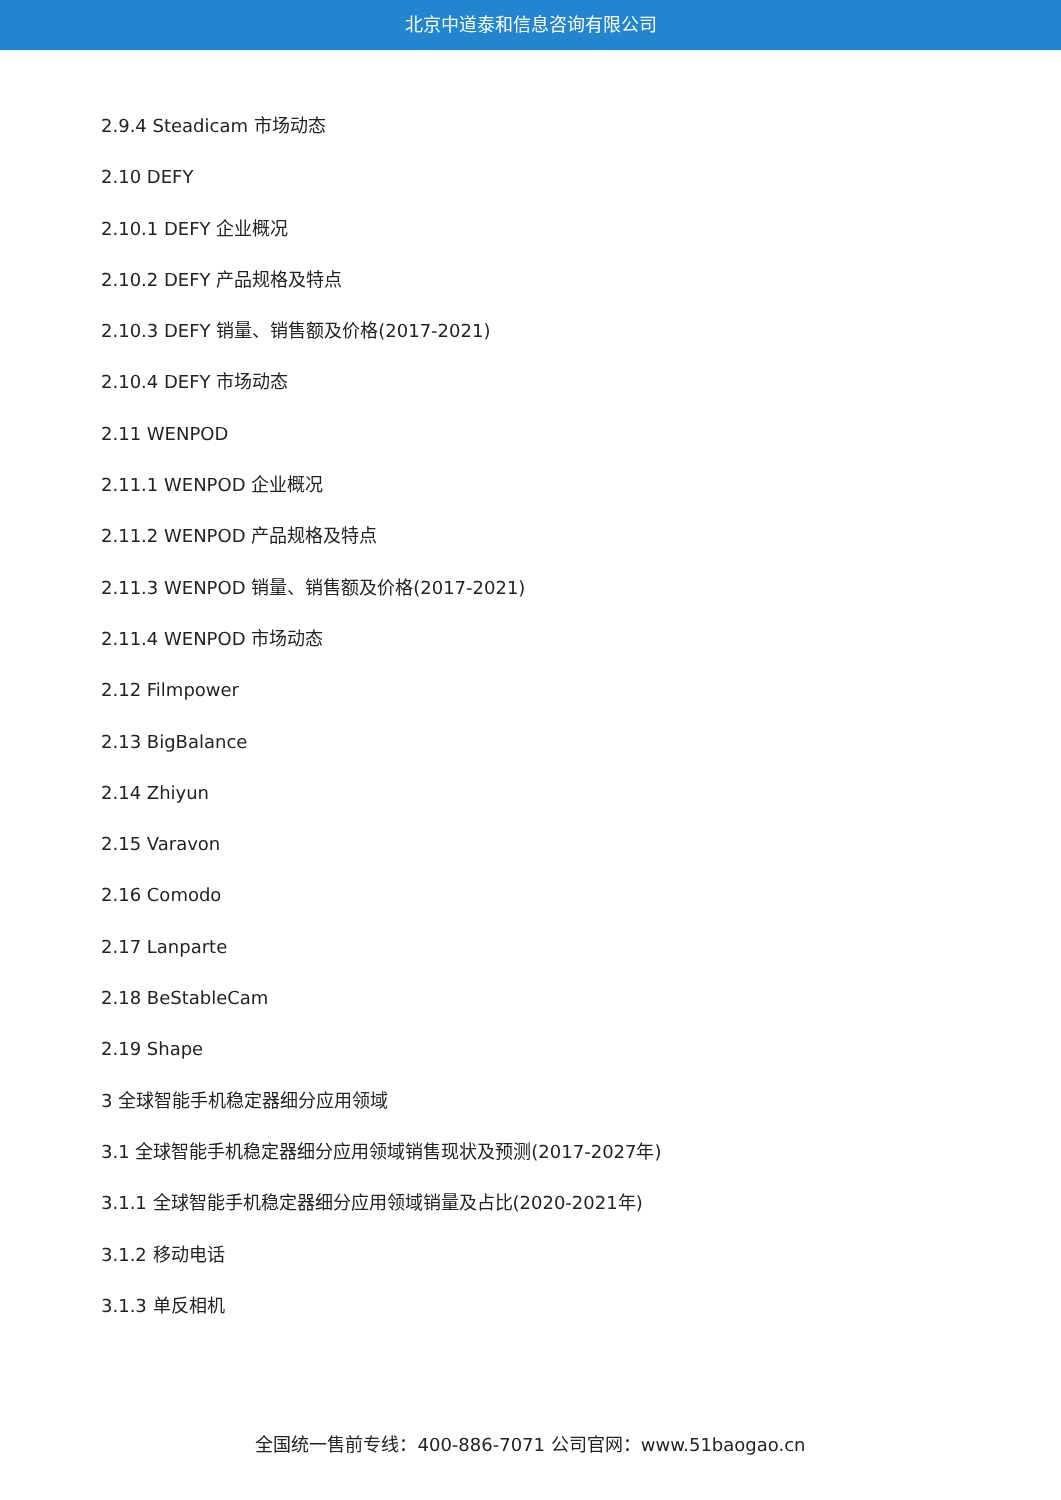北京中道泰和信息咨询有限公司
2.9.4 Steadicam 市场动态
2.10 DEFY
2.10.1 DEFY 企业概况
2.10.2 DEFY 产品规格及特点
2.10.3 DEFY 销量、销售额及价格(2017-2021)
2.10.4 DEFY 市场动态
2.11 WENPOD
2.11.1 WENPOD 企业概况
2.11.2 WENPOD 产品规格及特点
2.11.3 WENPOD 销量、销售额及价格(2017-2021)
2.11.4 WENPOD 市场动态
2.12 Filmpower
2.13 BigBalance
2.14 Zhiyun
2.15 Varavon
2.16 Comodo
2.17 Lanparte
2.18 BeStableCam
2.19 Shape
3 全球智能手机稳定器细分应用领域
3.1 全球智能手机稳定器细分应用领域销售现状及预测(2017-2027年)
3.1.1 全球智能手机稳定器细分应用领域销量及占比(2020-2021年)
3.1.2 移动电话
3.1.3 单反相机
全国统一售前专线：400-886-7071 公司官网：www.51baogao.cn